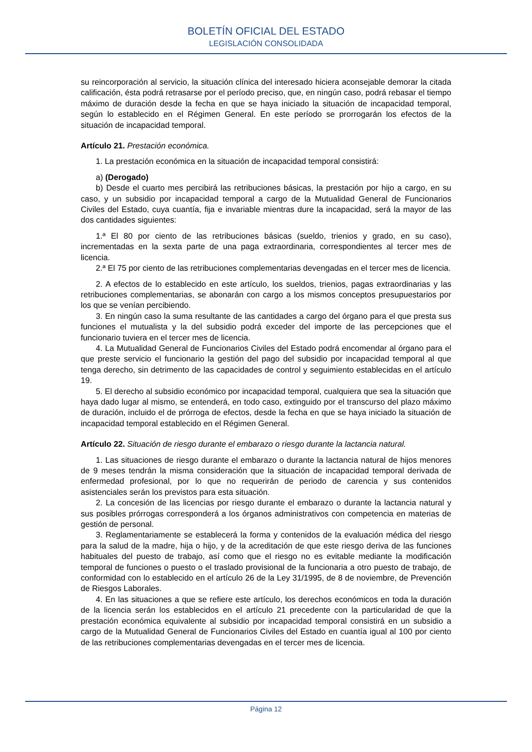BOLETÍN OFICIAL DEL ESTADO
LEGISLACIÓN CONSOLIDADA
su reincorporación al servicio, la situación clínica del interesado hiciera aconsejable demorar la citada calificación, ésta podrá retrasarse por el período preciso, que, en ningún caso, podrá rebasar el tiempo máximo de duración desde la fecha en que se haya iniciado la situación de incapacidad temporal, según lo establecido en el Régimen General. En este período se prorrogarán los efectos de la situación de incapacidad temporal.
Artículo 21. Prestación económica.
1. La prestación económica en la situación de incapacidad temporal consistirá:
a) (Derogado)
b) Desde el cuarto mes percibirá las retribuciones básicas, la prestación por hijo a cargo, en su caso, y un subsidio por incapacidad temporal a cargo de la Mutualidad General de Funcionarios Civiles del Estado, cuya cuantía, fija e invariable mientras dure la incapacidad, será la mayor de las dos cantidades siguientes:
1.ª El 80 por ciento de las retribuciones básicas (sueldo, trienios y grado, en su caso), incrementadas en la sexta parte de una paga extraordinaria, correspondientes al tercer mes de licencia.
2.ª El 75 por ciento de las retribuciones complementarias devengadas en el tercer mes de licencia.
2. A efectos de lo establecido en este artículo, los sueldos, trienios, pagas extraordinarias y las retribuciones complementarias, se abonarán con cargo a los mismos conceptos presupuestarios por los que se venían percibiendo.
3. En ningún caso la suma resultante de las cantidades a cargo del órgano para el que presta sus funciones el mutualista y la del subsidio podrá exceder del importe de las percepciones que el funcionario tuviera en el tercer mes de licencia.
4. La Mutualidad General de Funcionarios Civiles del Estado podrá encomendar al órgano para el que preste servicio el funcionario la gestión del pago del subsidio por incapacidad temporal al que tenga derecho, sin detrimento de las capacidades de control y seguimiento establecidas en el artículo 19.
5. El derecho al subsidio económico por incapacidad temporal, cualquiera que sea la situación que haya dado lugar al mismo, se entenderá, en todo caso, extinguido por el transcurso del plazo máximo de duración, incluido el de prórroga de efectos, desde la fecha en que se haya iniciado la situación de incapacidad temporal establecido en el Régimen General.
Artículo 22. Situación de riesgo durante el embarazo o riesgo durante la lactancia natural.
1. Las situaciones de riesgo durante el embarazo o durante la lactancia natural de hijos menores de 9 meses tendrán la misma consideración que la situación de incapacidad temporal derivada de enfermedad profesional, por lo que no requerirán de periodo de carencia y sus contenidos asistenciales serán los previstos para esta situación.
2. La concesión de las licencias por riesgo durante el embarazo o durante la lactancia natural y sus posibles prórrogas corresponderá a los órganos administrativos con competencia en materias de gestión de personal.
3. Reglamentariamente se establecerá la forma y contenidos de la evaluación médica del riesgo para la salud de la madre, hija o hijo, y de la acreditación de que este riesgo deriva de las funciones habituales del puesto de trabajo, así como que el riesgo no es evitable mediante la modificación temporal de funciones o puesto o el traslado provisional de la funcionaria a otro puesto de trabajo, de conformidad con lo establecido en el artículo 26 de la Ley 31/1995, de 8 de noviembre, de Prevención de Riesgos Laborales.
4. En las situaciones a que se refiere este artículo, los derechos económicos en toda la duración de la licencia serán los establecidos en el artículo 21 precedente con la particularidad de que la prestación económica equivalente al subsidio por incapacidad temporal consistirá en un subsidio a cargo de la Mutualidad General de Funcionarios Civiles del Estado en cuantía igual al 100 por ciento de las retribuciones complementarias devengadas en el tercer mes de licencia.
Página 12